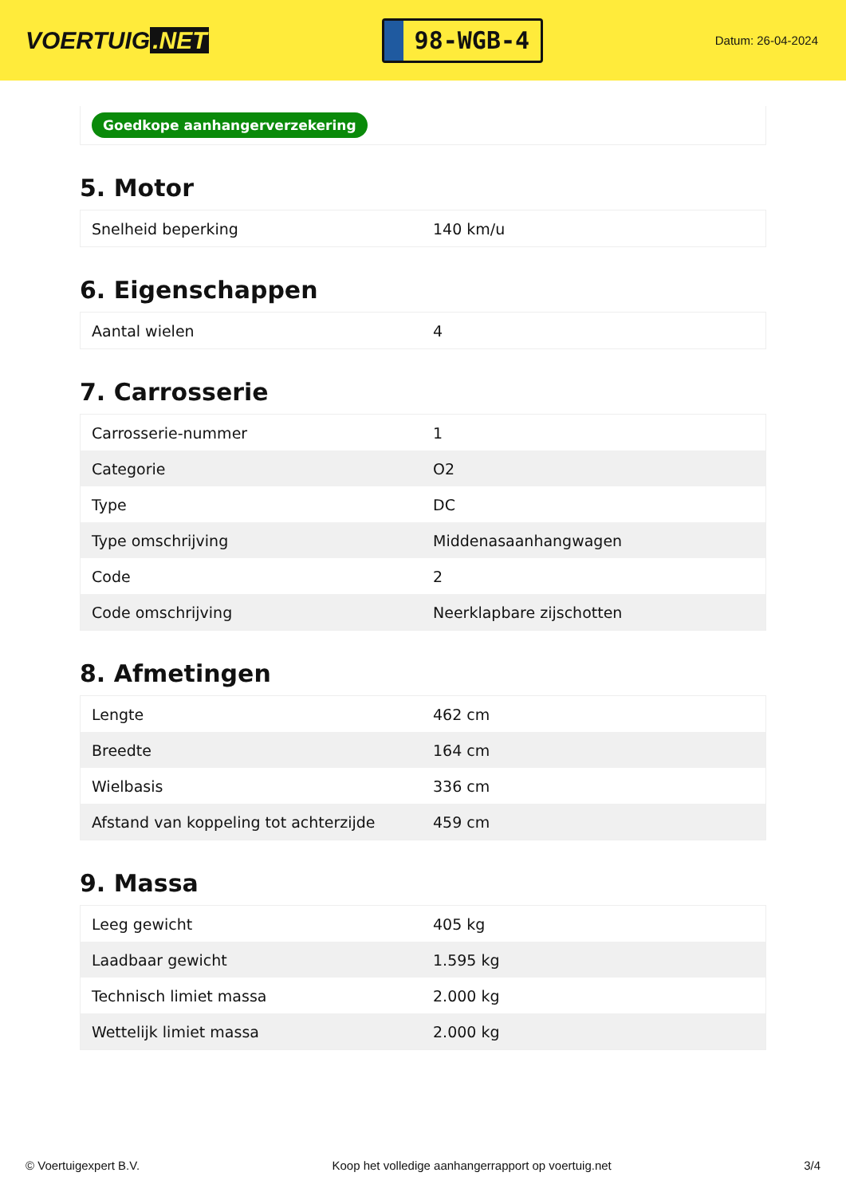VOERTUIG.NET
98-WGB-4
Datum: 26-04-2024
Goedkope aanhangerverzekering
5. Motor
| Snelheid beperking | 140 km/u |
6. Eigenschappen
| Aantal wielen | 4 |
7. Carrosserie
| Carrosserie-nummer | 1 |
| Categorie | O2 |
| Type | DC |
| Type omschrijving | Middenasaanhangwagen |
| Code | 2 |
| Code omschrijving | Neerklapbare zijschotten |
8. Afmetingen
| Lengte | 462 cm |
| Breedte | 164 cm |
| Wielbasis | 336 cm |
| Afstand van koppeling tot achterzijde | 459 cm |
9. Massa
| Leeg gewicht | 405 kg |
| Laadbaar gewicht | 1.595 kg |
| Technisch limiet massa | 2.000 kg |
| Wettelijk limiet massa | 2.000 kg |
© Voertuigexpert B.V. Koop het volledige aanhangerrapport op voertuig.net 3/4